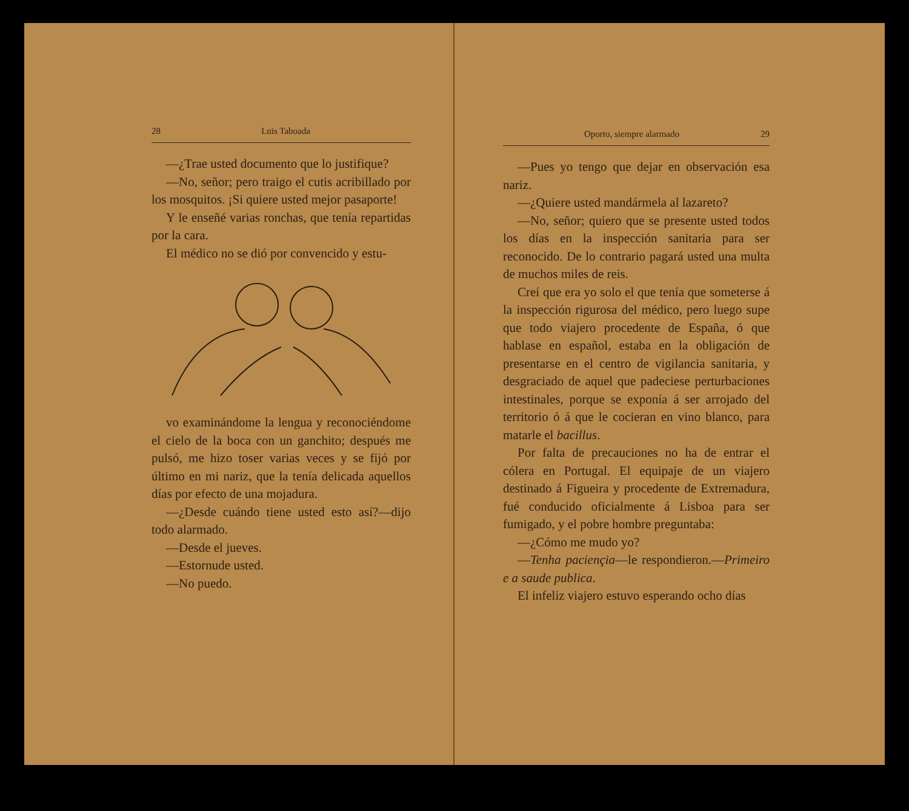28 Luis Taboada
—¿Trae usted documento que lo justifique?
—No, señor; pero traigo el cutis acribillado por los mosquitos. ¡Si quiere usted mejor pasaporte!
Y le enseñé varias ronchas, que tenía repartidas por la cara.
El médico no se dió por convencido y estu-
vo examinándome la lengua y reconociéndome el cielo de la boca con un ganchito; después me pulsó, me hizo toser varias veces y se fijó por último en mi nariz, que la tenía delicada aquellos días por efecto de una mojadura.
—¿Desde cuándo tiene usted esto así?—dijo todo alarmado.
—Desde el jueves.
—Estornude usted.
—No puedo.
Oporto, siempre alarmado 29
—Pues yo tengo que dejar en observación esa nariz.
—¿Quiere usted mandármela al lazareto?
—No, señor; quiero que se presente usted todos los días en la inspección sanitaria para ser reconocido. De lo contrario pagará usted una multa de muchos miles de reis.
Creí que era yo solo el que tenía que someterse á la inspección rigurosa del médico, pero luego supe que todo viajero procedente de España, ó que hablase en español, estaba en la obligación de presentarse en el centro de vigilancia sanitaria, y desgraciado de aquel que padeciese perturbaciones intestinales, porque se exponía á ser arrojado del territorio ó á que le cocieran en vino blanco, para matarle el bacillus.
Por falta de precauciones no ha de entrar el cólera en Portugal. El equipaje de un viajero destinado á Figueira y procedente de Extremadura, fué conducido oficialmente á Lisboa para ser fumigado, y el pobre hombre preguntaba:
—¿Cómo me mudo yo?
—Tenha paciençia—le respondieron.—Primeiro e a saude publica.
El infeliz viajero estuvo esperando ocho días